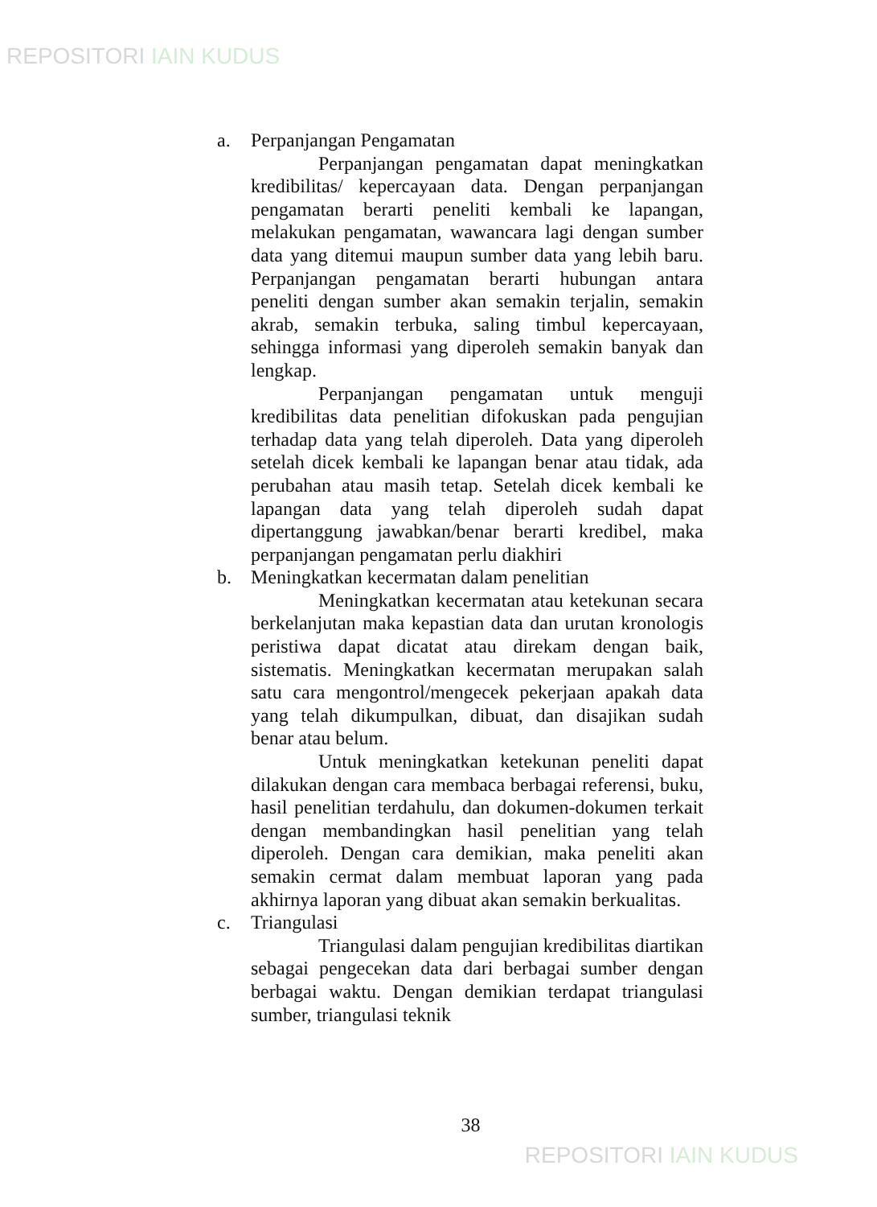REPOSITORI IAIN KUDUS
a. Perpanjangan Pengamatan
Perpanjangan pengamatan dapat meningkatkan kredibilitas/ kepercayaan data. Dengan perpanjangan pengamatan berarti peneliti kembali ke lapangan, melakukan pengamatan, wawancara lagi dengan sumber data yang ditemui maupun sumber data yang lebih baru. Perpanjangan pengamatan berarti hubungan antara peneliti dengan sumber akan semakin terjalin, semakin akrab, semakin terbuka, saling timbul kepercayaan, sehingga informasi yang diperoleh semakin banyak dan lengkap.
Perpanjangan pengamatan untuk menguji kredibilitas data penelitian difokuskan pada pengujian terhadap data yang telah diperoleh. Data yang diperoleh setelah dicek kembali ke lapangan benar atau tidak, ada perubahan atau masih tetap. Setelah dicek kembali ke lapangan data yang telah diperoleh sudah dapat dipertanggung jawabkan/benar berarti kredibel, maka perpanjangan pengamatan perlu diakhiri
b. Meningkatkan kecermatan dalam penelitian
Meningkatkan kecermatan atau ketekunan secara berkelanjutan maka kepastian data dan urutan kronologis peristiwa dapat dicatat atau direkam dengan baik, sistematis. Meningkatkan kecermatan merupakan salah satu cara mengontrol/mengecek pekerjaan apakah data yang telah dikumpulkan, dibuat, dan disajikan sudah benar atau belum.
Untuk meningkatkan ketekunan peneliti dapat dilakukan dengan cara membaca berbagai referensi, buku, hasil penelitian terdahulu, dan dokumen-dokumen terkait dengan membandingkan hasil penelitian yang telah diperoleh. Dengan cara demikian, maka peneliti akan semakin cermat dalam membuat laporan yang pada akhirnya laporan yang dibuat akan semakin berkualitas.
c. Triangulasi
Triangulasi dalam pengujian kredibilitas diartikan sebagai pengecekan data dari berbagai sumber dengan berbagai waktu. Dengan demikian terdapat triangulasi sumber, triangulasi teknik
38
REPOSITORI IAIN KUDUS